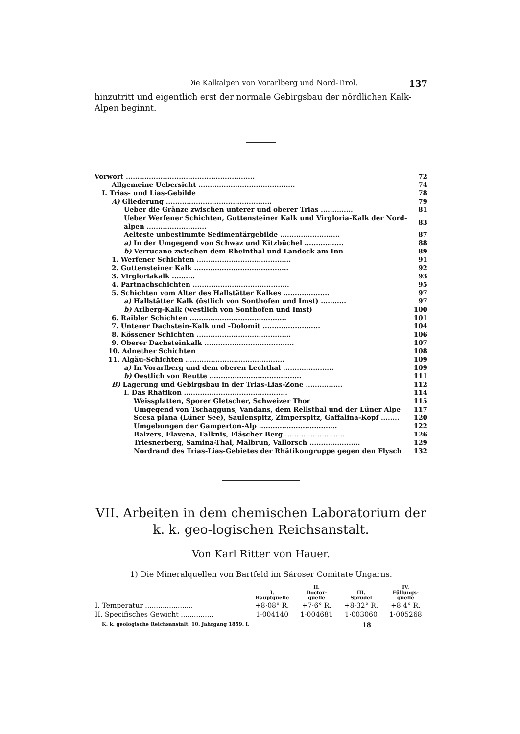Die Kalkalpen von Vorarlberg und Nord-Tirol. 137
hinzutritt und eigentlich erst der normale Gebirgsbau der nördlichen Kalk-Alpen beginnt.
| Vorwort ........................................................ | 72 |
| Allgemeine Uebersicht .......................................... | 74 |
| I. Trias- und Lias-Gebilde | 78 |
| A) Gliederung .............................................. | 79 |
| Ueber die Gränze zwischen unterer und oberer Trias .............. | 81 |
| Ueber Werfener Schichten, Guttensteiner Kalk und Virgloria-Kalk der Nord-alpen .......................... | 83 |
| Aelteste unbestimmte Sedimentärgebilde .......................... | 87 |
| a) In der Umgegend von Schwaz und Kitzbüchel ................. | 88 |
| b) Verrucano zwischen dem Rheinthal und Landeck am Inn | 89 |
| 1. Werfener Schichten ......................................... | 91 |
| 2. Guttensteiner Kalk ......................................... | 92 |
| 3. Virgloriakalk .......... | 93 |
| 4. Partnachschichten .......................................... | 95 |
| 5. Schichten vom Alter des Hallstätter Kalkes .................... | 97 |
| a) Hallstätter Kalk (östlich von Sonthofen und Imst) ........... | 97 |
| b) Arlberg-Kalk (westlich von Sonthofen und Imst) | 100 |
| 6. Raibler Schichten .......................................... | 101 |
| 7. Unterer Dachstein-Kalk und -Dolomit ......................... | 104 |
| 8. Kössener Schichten ......................................... | 106 |
| 9. Oberer Dachsteinkalk ....................................... | 107 |
| 10. Adnether Schichten | 108 |
| 11. Algäu-Schichten ........................................... | 109 |
| a) In Vorarlberg und dem oberen Lechthal ...................... | 109 |
| b) Oestlich von Reutte ........................................ | 111 |
| B) Lagerung und Gebirgsbau in der Trias-Lias-Zone ................ | 112 |
| I. Das Rhätikon ............................................. | 114 |
| Weissplatten, Sporer Gletscher, Schweizer Thor | 115 |
| Umgegend von Tschagguns, Vandans, dem Rellsthal und der Lüner Alpe | 117 |
| Scesa plana (Lüner See), Saulenspitz, Zimperspitz, Gaffalina-Kopf ........ | 120 |
| Umgebungen der Gamperton-Alp .................................. | 122 |
| Balzers, Elavena, Falknis, Fläscher Berg .......................... | 126 |
| Triesnerberg, Samina-Thal, Malbrun, Vallorsch ...................... | 129 |
| Nordrand des Trias-Lias-Gebietes der Rhätikongruppe gegen den Flysch | 132 |
VII. Arbeiten in dem chemischen Laboratorium der k. k. geo-logischen Reichsanstalt.
Von Karl Ritter von Hauer.
1) Die Mineralquellen von Bartfeld im Sároser Comitate Ungarns.
| | I. Hauptquelle | II. Doctor- quelle | III. Sprudel | IV. Füllungs- quelle |
| --- | --- | --- | --- | --- |
| I. Temperatur ...................... | +8·08° R. | +7·6° R. | +8·32° R. | +8·4° R. |
| II. Specifisches Gewicht ............... | 1·004140 | 1·004681 | 1·003060 | 1·005268 |
K. k. geologische Reichsanstalt. 10. Jahrgang 1859. I. 18